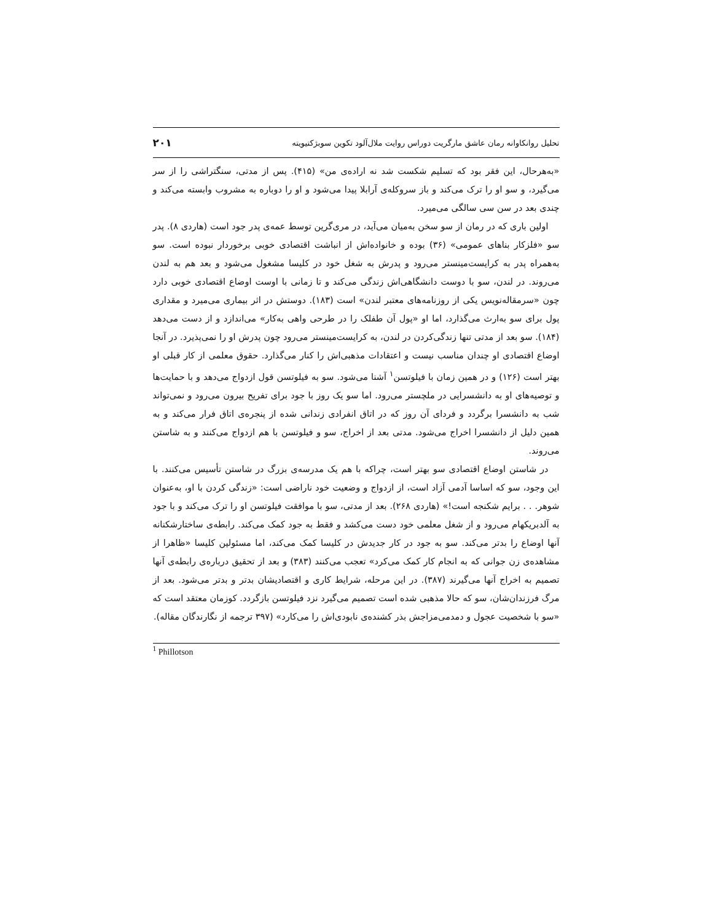تحلیل روانکاوانه رمان عاشق مارگریت دوراس روایت ملال‌آلود تکوین سوبژکتیویته ۲۰۱
«به‌هرحال، این فقر بود که تسلیم شکست شد نه اراده‌ی من» (۴۱۵). پس از مدتی، سنگتراشی را از سر می‌گیرد، و سو او را ترک می‌کند و باز سروکله‌ی آرابلا پیدا می‌شود و او را دوباره به مشروب وابسته می‌کند و چندی بعد در سن سی سالگی می‌میرد.
اولین باری که در رمان از سو سخن به‌میان می‌آید، در مری‌گرین توسط عمه‌ی پدر جود است (هاردی ۸). پدر سو «فلزکار بناهای عمومی» (۳۶) بوده و خانواده‌اش از انباشت اقتصادی خوبی برخوردار نبوده است. سو به‌همراه پدر به کرایست‌مینستر می‌رود و پدرش به شغل خود در کلیسا مشغول می‌شود و بعد هم به لندن می‌روند. در لندن، سو با دوست دانشگاهی‌اش زندگی می‌کند و تا زمانی با اوست اوضاع اقتصادی خوبی دارد چون «سرمقاله‌نویس یکی از روزنامه‌های معتبر لندن» است (۱۸۳). دوستش در اثر بیماری می‌میرد و مقداری پول برای سو به‌ارث می‌گذارد، اما او «پول آن طفلک را در طرحی واهی به‌کار» می‌اندازد و از دست می‌دهد (۱۸۴). سو بعد از مدتی تنها زندگی‌کردن در لندن، به کرایست‌مینستر می‌رود چون پدرش او را نمی‌پذیرد. در آنجا اوضاع اقتصادی او چندان مناسب نیست و اعتقادات مذهبی‌اش را کنار می‌گذارد. حقوق معلمی از کار قبلی او بهتر است (۱۲۶) و در همین زمان با فیلوتسن<sup>۱</sup> آشنا می‌شود. سو به فیلوتسن قول ازدواج می‌دهد و با حمایت‌ها و توصیه‌های او به دانشسرایی در ملچستر می‌رود. اما سو یک روز با جود برای تفریح بیرون می‌رود و نمی‌تواند شب به دانشسرا برگردد و فردای آن روز که در اتاق انفرادی زندانی شده از پنجره‌ی اتاق فرار می‌کند و به همین دلیل از دانشسرا اخراج می‌شود. مدتی بعد از اخراج، سو و فیلوتسن با هم ازدواج می‌کنند و به شاستن می‌روند.
در شاستن اوضاع اقتصادی سو بهتر است، چراکه با هم یک مدرسه‌ی بزرگ در شاستن تأسیس می‌کنند. با این وجود، سو که اساسا آدمی آزاد است، از ازدواج و وضعیت خود ناراضی است: «زندگی کردن با او، به‌عنوان شوهر. . . برایم شکنجه است!» (هاردی ۲۶۸). بعد از مدتی، سو با موافقت فیلوتسن او را ترک می‌کند و با جود به آلدبریکهام می‌رود و از شغل معلمی خود دست می‌کشد و فقط به جود کمک می‌کند. رابطه‌ی ساختارشکنانه آنها اوضاع را بدتر می‌کند. سو به جود در کار جدیدش در کلیسا کمک می‌کند، اما مسئولین کلیسا «ظاهرا از مشاهده‌ی زن جوانی که به انجام کار کمک می‌کرد» تعجب می‌کنند (۳۸۳) و بعد از تحقیق درباره‌ی رابطه‌ی آنها تصمیم به اخراج آنها می‌گیرند (۳۸۷). در این مرحله، شرایط کاری و اقتصادیشان بدتر و بدتر می‌شود. بعد از مرگ فرزندان‌شان، سو که حالا مذهبی شده است تصمیم می‌گیرد نزد فیلوتسن بازگردد. کوزمان معتقد است که «سو با شخصیت عجول و دمدمی‌مزاجش بذر کشنده‌ی نابودی‌اش را می‌کارد» (۳۹۷ ترجمه از نگارندگان مقاله).
<sup>1</sup> Phillotson